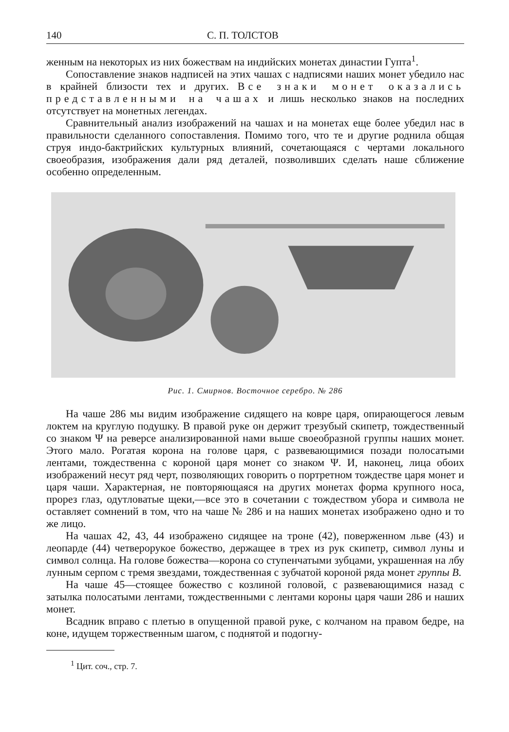140 С. П. ТОЛСТОВ
женным на некоторых из них божествам на индийских монетах династии Гупта<sup>1</sup>.
Сопоставление знаков надписей на этих чашах с надписями наших монет убедило нас в крайней близости тех и других. Все знаки монет оказались представленными на чашах и лишь несколько знаков на последних отсутствует на монетных легендах.
Сравнительный анализ изображений на чашах и на монетах еще более убедил нас в правильности сделанного сопоставления. Помимо того, что те и другие роднила общая струя индо-бактрийских культурных влияний, сочетающаяся с чертами локального своеобразия, изображения дали ряд деталей, позволивших сделать наше сближение особенно определенным.
Рис. 1. Смирнов. Восточное серебро. № 286
На чаше 286 мы видим изображение сидящего на ковре царя, опирающегося левым локтем на круглую подушку. В правой руке он держит трезубый скипетр, тождественный со знаком Ψ на реверсе анализированной нами выше своеобразной группы наших монет. Этого мало. Рогатая корона на голове царя, с развевающимися позади полосатыми лентами, тождественна с короной царя монет со знаком Ψ. И, наконец, лица обоих изображений несут ряд черт, позволяющих говорить о портретном тождестве царя монет и царя чаши. Характерная, не повторяющаяся на других монетах форма крупного носа, прорез глаз, одутловатые щеки,—все это в сочетании с тождеством убора и символа не оставляет сомнений в том, что на чаше № 286 и на наших монетах изображено одно и то же лицо.
На чашах 42, 43, 44 изображено сидящее на троне (42), поверженном льве (43) и леопарде (44) четверорукое божество, держащее в трех из рук скипетр, символ луны и символ солнца. На голове божества—корона со ступенчатыми зубцами, украшенная на лбу лунным серпом с тремя звездами, тождественная с зубчатой короной ряда монет группы В.
На чаше 45—стоящее божество с козлиной головой, с развевающимися назад с затылка полосатыми лентами, тождественными с лентами короны царя чаши 286 и наших монет.
Всадник вправо с плетью в опущенной правой руке, с колчаном на правом бедре, на коне, идущем торжественным шагом, с поднятой и подогну-
<sup>1</sup> Цит. соч., стр. 7.